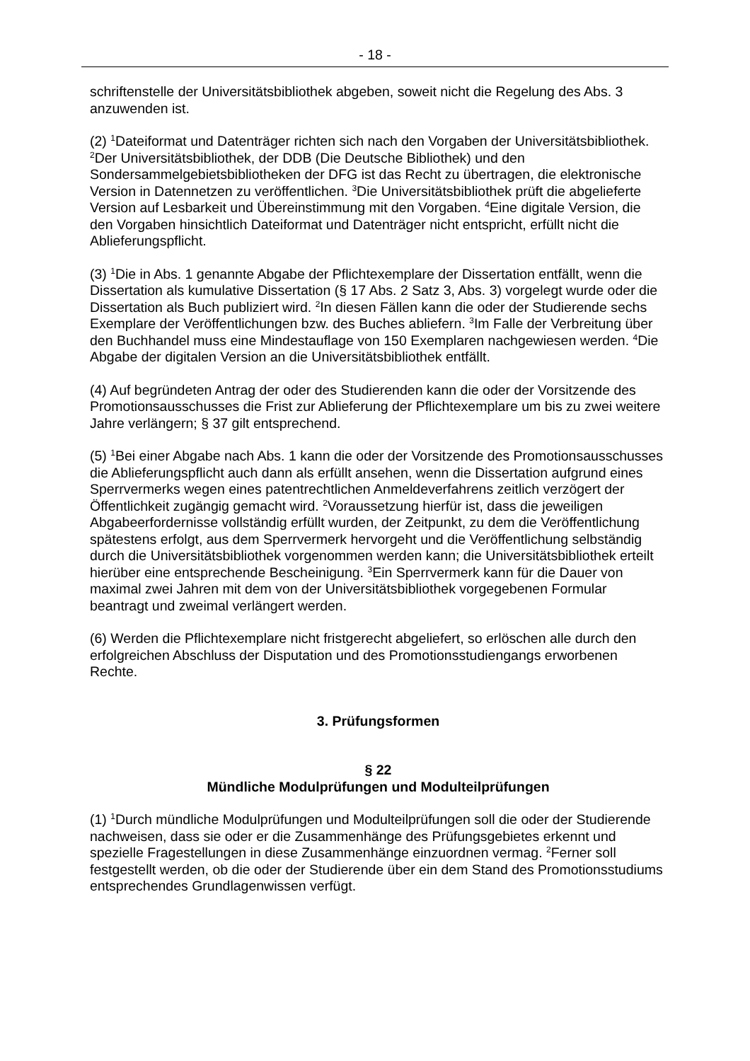- 18 -
schriftenstelle der Universitätsbibliothek abgeben, soweit nicht die Regelung des Abs. 3 anzuwenden ist.
(2) <sup>1</sup>Dateiformat und Datenträger richten sich nach den Vorgaben der Universitätsbibliothek. <sup>2</sup>Der Universitätsbibliothek, der DDB (Die Deutsche Bibliothek) und den Sondersammelgebietsbibliotheken der DFG ist das Recht zu übertragen, die elektronische Version in Datennetzen zu veröffentlichen. <sup>3</sup>Die Universitätsbibliothek prüft die abgelieferte Version auf Lesbarkeit und Übereinstimmung mit den Vorgaben. <sup>4</sup>Eine digitale Version, die den Vorgaben hinsichtlich Dateiformat und Datenträger nicht entspricht, erfüllt nicht die Ablieferungspflicht.
(3) <sup>1</sup>Die in Abs. 1 genannte Abgabe der Pflichtexemplare der Dissertation entfällt, wenn die Dissertation als kumulative Dissertation (§ 17 Abs. 2 Satz 3, Abs. 3) vorgelegt wurde oder die Dissertation als Buch publiziert wird. <sup>2</sup>In diesen Fällen kann die oder der Studierende sechs Exemplare der Veröffentlichungen bzw. des Buches abliefern. <sup>3</sup>Im Falle der Verbreitung über den Buchhandel muss eine Mindestauflage von 150 Exemplaren nachgewiesen werden. <sup>4</sup>Die Abgabe der digitalen Version an die Universitätsbibliothek entfällt.
(4) Auf begründeten Antrag der oder des Studierenden kann die oder der Vorsitzende des Promotionsausschusses die Frist zur Ablieferung der Pflichtexemplare um bis zu zwei weitere Jahre verlängern; § 37 gilt entsprechend.
(5) <sup>1</sup>Bei einer Abgabe nach Abs. 1 kann die oder der Vorsitzende des Promotionsausschusses die Ablieferungspflicht auch dann als erfüllt ansehen, wenn die Dissertation aufgrund eines Sperrvermerks wegen eines patentrechtlichen Anmeldeverfahrens zeitlich verzögert der Öffentlichkeit zugängig gemacht wird. <sup>2</sup>Voraussetzung hierfür ist, dass die jeweiligen Abgabeerfordernisse vollständig erfüllt wurden, der Zeitpunkt, zu dem die Veröffentlichung spätestens erfolgt, aus dem Sperrvermerk hervorgeht und die Veröffentlichung selbständig durch die Universitätsbibliothek vorgenommen werden kann; die Universitätsbibliothek erteilt hierüber eine entsprechende Bescheinigung. <sup>3</sup>Ein Sperrvermerk kann für die Dauer von maximal zwei Jahren mit dem von der Universitätsbibliothek vorgegebenen Formular beantragt und zweimal verlängert werden.
(6) Werden die Pflichtexemplare nicht fristgerecht abgeliefert, so erlöschen alle durch den erfolgreichen Abschluss der Disputation und des Promotionsstudiengangs erworbenen Rechte.
3. Prüfungsformen
§ 22
Mündliche Modulprüfungen und Modulteilprüfungen
(1) <sup>1</sup>Durch mündliche Modulprüfungen und Modulteilprüfungen soll die oder der Studierende nachweisen, dass sie oder er die Zusammenhänge des Prüfungsgebietes erkennt und spezielle Fragestellungen in diese Zusammenhänge einzuordnen vermag. <sup>2</sup>Ferner soll festgestellt werden, ob die oder der Studierende über ein dem Stand des Promotionsstudiums entsprechendes Grundlagenwissen verfügt.